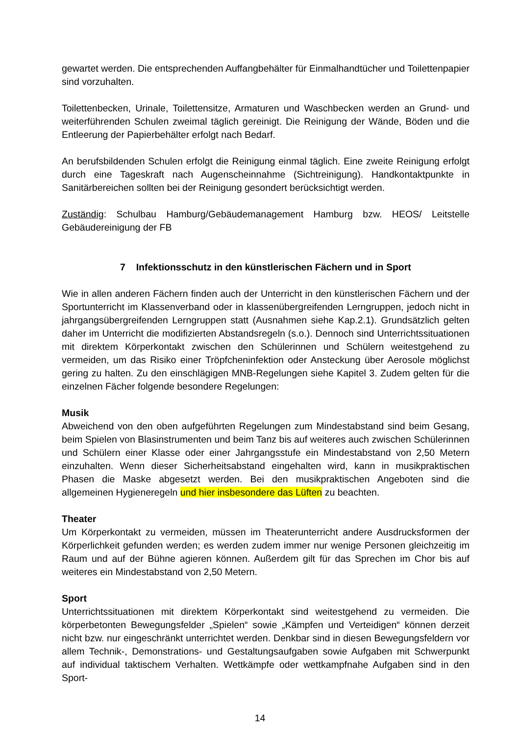gewartet werden. Die entsprechenden Auffangbehälter für Einmalhandtücher und Toilettenpapier sind vorzuhalten.
Toilettenbecken, Urinale, Toilettensitze, Armaturen und Waschbecken werden an Grund- und weiterführenden Schulen zweimal täglich gereinigt. Die Reinigung der Wände, Böden und die Entleerung der Papierbehälter erfolgt nach Bedarf.
An berufsbildenden Schulen erfolgt die Reinigung einmal täglich. Eine zweite Reinigung erfolgt durch eine Tageskraft nach Augenscheinnahme (Sichtreinigung). Handkontaktpunkte in Sanitärbereichen sollten bei der Reinigung gesondert berücksichtigt werden.
Zuständig: Schulbau Hamburg/Gebäudemanagement Hamburg bzw. HEOS/ Leitstelle Gebäudereinigung der FB
7 Infektionsschutz in den künstlerischen Fächern und in Sport
Wie in allen anderen Fächern finden auch der Unterricht in den künstlerischen Fächern und der Sportunterricht im Klassenverband oder in klassenübergreifenden Lerngruppen, jedoch nicht in jahrgangsübergreifenden Lerngruppen statt (Ausnahmen siehe Kap.2.1). Grundsätzlich gelten daher im Unterricht die modifizierten Abstandsregeln (s.o.). Dennoch sind Unterrichtssituationen mit direktem Körperkontakt zwischen den Schülerinnen und Schülern weitestgehend zu vermeiden, um das Risiko einer Tröpfcheninfektion oder Ansteckung über Aerosole möglichst gering zu halten. Zu den einschlägigen MNB-Regelungen siehe Kapitel 3. Zudem gelten für die einzelnen Fächer folgende besondere Regelungen:
Musik
Abweichend von den oben aufgeführten Regelungen zum Mindestabstand sind beim Gesang, beim Spielen von Blasinstrumenten und beim Tanz bis auf weiteres auch zwischen Schülerinnen und Schülern einer Klasse oder einer Jahrgangsstufe ein Mindestabstand von 2,50 Metern einzuhalten. Wenn dieser Sicherheitsabstand eingehalten wird, kann in musikpraktischen Phasen die Maske abgesetzt werden. Bei den musikpraktischen Angeboten sind die allgemeinen Hygieneregeln und hier insbesondere das Lüften zu beachten.
Theater
Um Körperkontakt zu vermeiden, müssen im Theaterunterricht andere Ausdrucksformen der Körperlichkeit gefunden werden; es werden zudem immer nur wenige Personen gleichzeitig im Raum und auf der Bühne agieren können. Außerdem gilt für das Sprechen im Chor bis auf weiteres ein Mindestabstand von 2,50 Metern.
Sport
Unterrichtssituationen mit direktem Körperkontakt sind weitestgehend zu vermeiden. Die körperbetonten Bewegungsfelder „Spielen“ sowie „Kämpfen und Verteidigen“ können derzeit nicht bzw. nur eingeschränkt unterrichtet werden. Denkbar sind in diesen Bewegungsfeldern vor allem Technik-, Demonstrations- und Gestaltungsaufgaben sowie Aufgaben mit Schwerpunkt auf individual taktischem Verhalten. Wettkämpfe oder wettkampfnahe Aufgaben sind in den Sport-
14